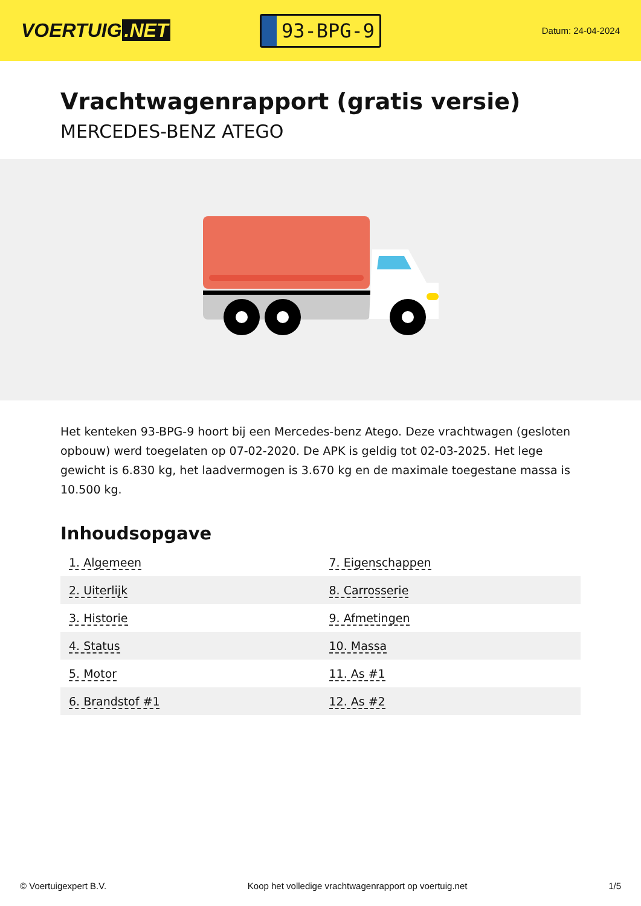VOERTUIG.NET
93-BPG-9
Datum: 24-04-2024
Vrachtwagenrapport (gratis versie)
MERCEDES-BENZ ATEGO
Het kenteken 93-BPG-9 hoort bij een Mercedes-benz Atego. Deze vrachtwagen (gesloten opbouw) werd toegelaten op 07-02-2020. De APK is geldig tot 02-03-2025. Het lege gewicht is 6.830 kg, het laadvermogen is 3.670 kg en de maximale toegestane massa is 10.500 kg.
Inhoudsopgave
| 1. Algemeen | 7. Eigenschappen |
| 2. Uiterlijk | 8. Carrosserie |
| 3. Historie | 9. Afmetingen |
| 4. Status | 10. Massa |
| 5. Motor | 11. As #1 |
| 6. Brandstof #1 | 12. As #2 |
© Voertuigexpert B.V. Koop het volledige vrachtwagenrapport op voertuig.net 1/5